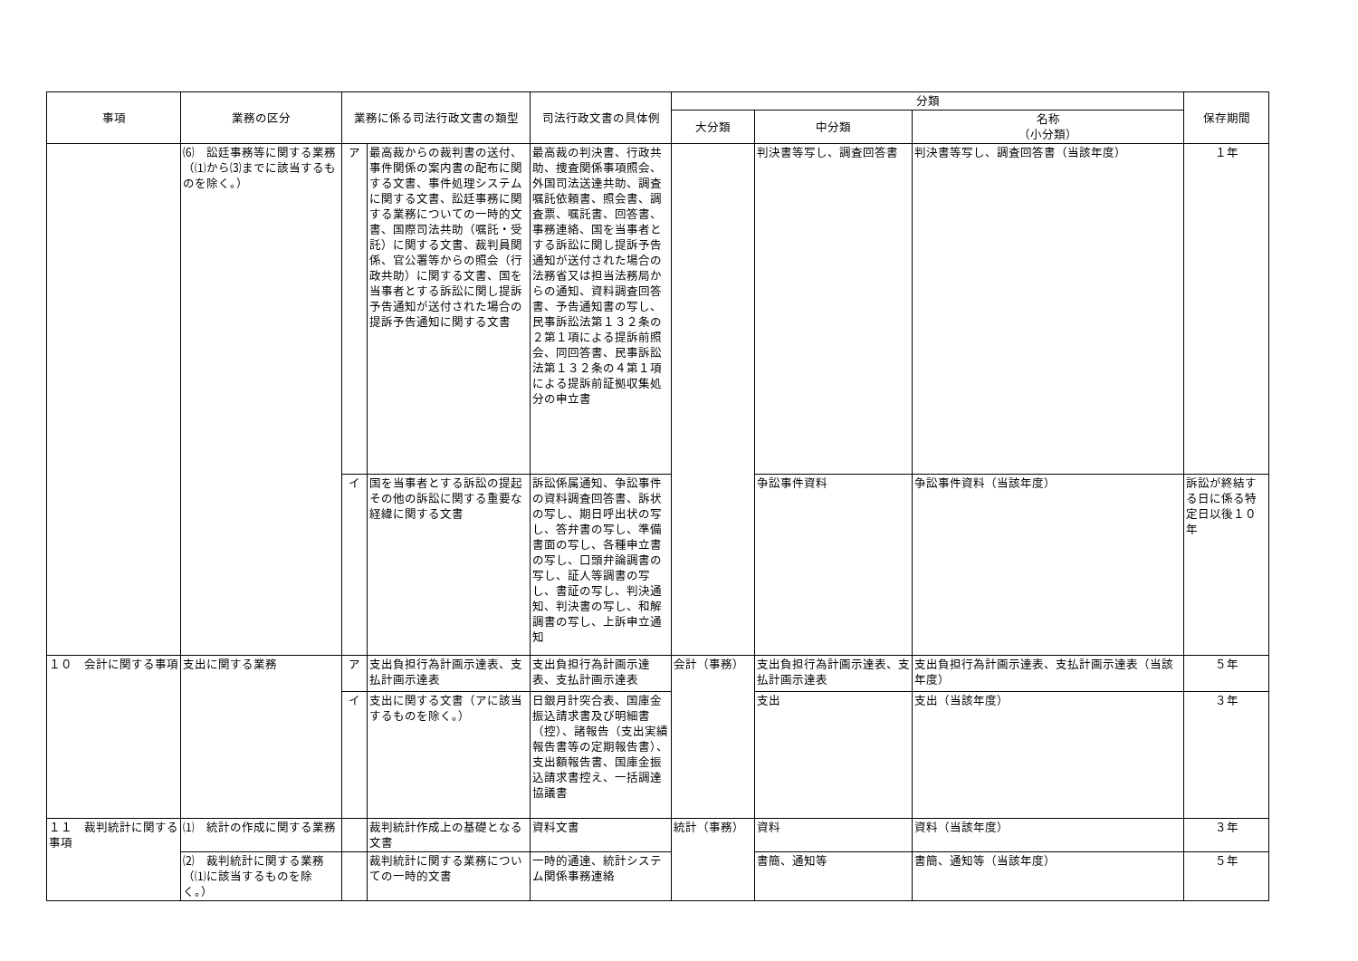| 事項 | 業務の区分 | 業務に係る司法行政文書の類型 | | 司法行政文書の具体例 | 分類 | | | 保存期間 |
| --- | --- | --- | --- | --- | --- | --- | --- | --- |
| | | | | | 大分類 | 中分類 | 名称 （小分類） | |
| | ⑹ 訟廷事務等に関する業務（⑴から⑶までに該当するものを除く。） | ア | 最高裁からの裁判書の送付、事件関係の案内書の配布に関する文書、事件処理システムに関する文書、訟廷事務に関する業務についての一時的文書、国際司法共助（嘱託・受託）に関する文書、裁判員関係、官公署等からの照会（行政共助）に関する文書、国を当事者とする訴訟に関し提訴予告通知が送付された場合の提訴予告通知に関する文書 | 最高裁の判決書、行政共助、捜査関係事項照会、外国司法送達共助、調査嘱託依頼書、照会書、調査票、嘱託書、回答書、事務連絡、国を当事者とする訴訟に関し提訴予告通知が送付された場合の法務省又は担当法務局からの通知、資料調査回答書、予告通知書の写し、民事訴訟法第１３２条の２第１項による提訴前照会、同回答書、民事訴訟法第１３２条の４第１項による提訴前証拠収集処分の申立書 | | 判決書等写し、調査回答書 | 判決書等写し、調査回答書（当該年度） | １年 |
| | | イ | 国を当事者とする訴訟の提起その他の訴訟に関する重要な経緯に関する文書 | 訴訟係属通知、争訟事件の資料調査回答書、訴状の写し、期日呼出状の写し、答弁書の写し、準備書面の写し、各種申立書の写し、口頭弁論調書の写し、証人等調書の写し、書証の写し、判決通知、判決書の写し、和解調書の写し、上訴申立通知 | | 争訟事件資料 | 争訟事件資料（当該年度） | 訴訟が終結する日に係る特定日以後１０年 |
| １０ 会計に関する事項 | 支出に関する業務 | ア | 支出負担行為計画示達表、支払計画示達表 | 支出負担行為計画示達表、支払計画示達表 | 会計（事務） | 支出負担行為計画示達表、支払計画示達表 | 支出負担行為計画示達表、支払計画示達表（当該年度） | ５年 |
| | | イ | 支出に関する文書（アに該当するものを除く。） | 日銀月計突合表、国庫金振込請求書及び明細書（控）、諸報告（支出実績報告書等の定期報告書）、支出額報告書、国庫金振込請求書控え、一括調達協議書 | | 支出 | 支出（当該年度） | ３年 |
| １１ 裁判統計に関する事項 | ⑴ 統計の作成に関する業務 | | 裁判統計作成上の基礎となる文書 | 資料文書 | 統計（事務） | 資料 | 資料（当該年度） | ３年 |
| | ⑵ 裁判統計に関する業務（⑴に該当するものを除く。） | | 裁判統計に関する業務についての一時的文書 | 一時的通達、統計システム関係事務連絡 | | 書簡、通知等 | 書簡、通知等（当該年度） | ５年 |